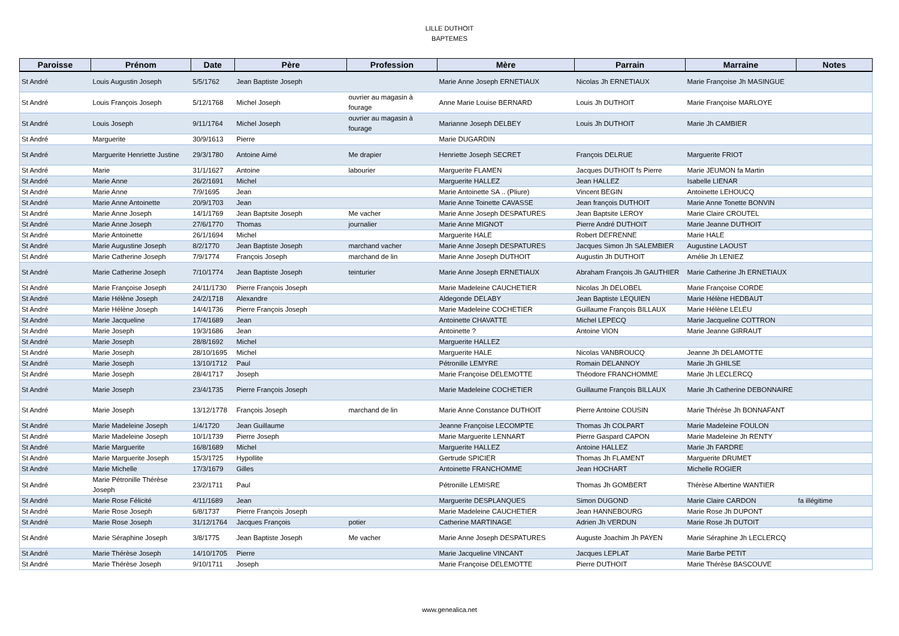LILLE DUTHOIT
BAPTEMES
| Paroisse | Prénom | Date | Père | Profession | Mère | Parrain | Marraine | Notes |
| --- | --- | --- | --- | --- | --- | --- | --- | --- |
| St André | Louis Augustin Joseph | 5/5/1762 | Jean Baptiste Joseph | | Marie Anne Joseph ERNETIAUX | Nicolas Jh ERNETIAUX | Marie Françoise Jh MASINGUE | |
| St André | Louis François Joseph | 5/12/1768 | Michel Joseph | ouvrier au magasin à fourage | Anne Marie Louise BERNARD | Louis Jh DUTHOIT | Marie Françoise MARLOYE | |
| St André | Louis Joseph | 9/11/1764 | Michel Joseph | ouvrier au magasin à fourage | Marianne Joseph DELBEY | Louis Jh DUTHOIT | Marie Jh CAMBIER | |
| St André | Marguerite | 30/9/1613 | Pierre | | Marie DUGARDIN | | | |
| St André | Marguerite Henriette Justine | 29/3/1780 | Antoine Aimé | Me drapier | Henriette Joseph SECRET | François DELRUE | Marguerite FRIOT | |
| St André | Marie | 31/1/1627 | Antoine | labourier | Marguerite FLAMEN | Jacques DUTHOIT fs Pierre | Marie JEUMON fa Martin | |
| St André | Marie Anne | 26/2/1691 | Michel | | Marguerite HALLEZ | Jean HALLEZ | Isabelle LIENAR | |
| St André | Marie Anne | 7/9/1695 | Jean | | Marie Antoinette SA .. (Pliure) | Vincent BEGIN | Antoinette LEHOUCQ | |
| St André | Marie Anne Antoinette | 20/9/1703 | Jean | | Marie Anne Toinette CAVASSE | Jean françois DUTHOIT | Marie Anne Tonette BONVIN | |
| St André | Marie Anne Joseph | 14/1/1769 | Jean Baptsite Joseph | Me vacher | Marie Anne Joseph DESPATURES | Jean Baptsite LEROY | Marie Claire CROUTEL | |
| St André | Marie Anne Joseph | 27/6/1770 | Thomas | journalier | Marie Anne MIGNOT | Pierre André DUTHOIT | Marie Jeanne DUTHOIT | |
| St André | Marie Antoinette | 26/1/1694 | Michel | | Marguerite HALE | Robert DEFRENNE | Marie HALE | |
| St André | Marie Augustine Joseph | 8/2/1770 | Jean Baptiste Joseph | marchand vacher | Marie Anne Joseph DESPATURES | Jacques Simon Jh SALEMBIER | Augustine LAOUST | |
| St André | Marie Catherine Joseph | 7/9/1774 | François Joseph | marchand de lin | Marie Anne Joseph DUTHOIT | Augustin Jh DUTHOIT | Amélie Jh LENIEZ | |
| St André | Marie Catherine Joseph | 7/10/1774 | Jean Baptiste Joseph | teinturier | Marie Anne Joseph ERNETIAUX | Abraham François Jh GAUTHIER | Marie Catherine Jh ERNETIAUX | |
| St André | Marie Françoise Joseph | 24/11/1730 | Pierre François Joseph | | Marie Madeleine CAUCHETIER | Nicolas Jh DELOBEL | Marie Françoise CORDE | |
| St André | Marie Hélène Joseph | 24/2/1718 | Alexandre | | Aldegonde DELABY | Jean Baptiste LEQUIEN | Marie Hélène HEDBAUT | |
| St André | Marie Hélène Joseph | 14/4/1736 | Pierre François Joseph | | Marie Madeleine COCHETIER | Guillaume François BILLAUX | Marie Hélène LELEU | |
| St André | Marie Jacqueline | 17/4/1689 | Jean | | Antoinette CHAVATTE | Michel LEPECQ | Marie Jacqueline COTTRON | |
| St André | Marie Joseph | 19/3/1686 | Jean | | Antoinette ? | Antoine VION | Marie Jeanne GIRRAUT | |
| St André | Marie Joseph | 28/8/1692 | Michel | | Marguerite HALLEZ | | | |
| St André | Marie Joseph | 28/10/1695 | Michel | | Marguerite HALE | Nicolas VANBROUCQ | Jeanne Jh DELAMOTTE | |
| St André | Marie Joseph | 13/10/1712 | Paul | | Pétronille LEMYRE | Romain DELANNOY | Marie Jh GHILSE | |
| St André | Marie Joseph | 28/4/1717 | Joseph | | Marie Françoise DELEMOTTE | Théodore FRANCHOMME | Marie Jh LECLERCQ | |
| St André | Marie Joseph | 23/4/1735 | Pierre François Joseph | | Marie Madeleine COCHETIER | Guillaume François BILLAUX | Marie Jh Catherine DEBONNAIRE | |
| St André | Marie Joseph | 13/12/1778 | François Joseph | marchand de lin | Marie Anne Constance DUTHOIT | Pierre Antoine COUSIN | Marie Thérèse Jh BONNAFANT | |
| St André | Marie Madeleine Joseph | 1/4/1720 | Jean Guillaume | | Jeanne Françoise LECOMPTE | Thomas Jh COLPART | Marie Madeleine FOULON | |
| St André | Marie Madeleine Joseph | 10/1/1739 | Pierre Joseph | | Marie Marguerite LENNART | Pierre Gaspard CAPON | Marie Madeleine Jh RENTY | |
| St André | Marie Marguerite | 16/8/1689 | Michel | | Marguerite HALLEZ | Antoine HALLEZ | Marie Jh FARDRE | |
| St André | Marie Marguerite Joseph | 15/3/1725 | Hypollite | | Gertrude SPICIER | Thomas Jh FLAMENT | Marguerite DRUMET | |
| St André | Marie Michelle | 17/3/1679 | Gilles | | Antoinette FRANCHOMME | Jean HOCHART | Michelle ROGIER | |
| St André | Marie Pétronille Thérèse Joseph | 23/2/1711 | Paul | | Pétronille LEMISRE | Thomas Jh GOMBERT | Thérèse Albertine WANTIER | |
| St André | Marie Rose Félicité | 4/11/1689 | Jean | | Marguerite DESPLANQUES | Simon DUGOND | Marie Claire CARDON | fa illégitime |
| St André | Marie Rose Joseph | 6/8/1737 | Pierre François Joseph | | Marie Madeleine CAUCHETIER | Jean HANNEBOURG | Marie Rose Jh DUPONT | |
| St André | Marie Rose Joseph | 31/12/1764 | Jacques François | potier | Catherine MARTINAGE | Adrien Jh VERDUN | Marie Rose Jh DUTOIT | |
| St André | Marie Séraphine Joseph | 3/8/1775 | Jean Baptiste Joseph | Me vacher | Marie Anne Joseph DESPATURES | Auguste Joachim Jh PAYEN | Marie Séraphine Jh LECLERCQ | |
| St André | Marie Thérèse Joseph | 14/10/1705 | Pierre | | Marie Jacqueline VINCANT | Jacques LEPLAT | Marie Barbe PETIT | |
| St André | Marie Thérèse Joseph | 9/10/1711 | Joseph | | Marie Françoise DELEMOTTE | Pierre DUTHOIT | Marie Thérèse BASCOUVE | |
www.genealica.net